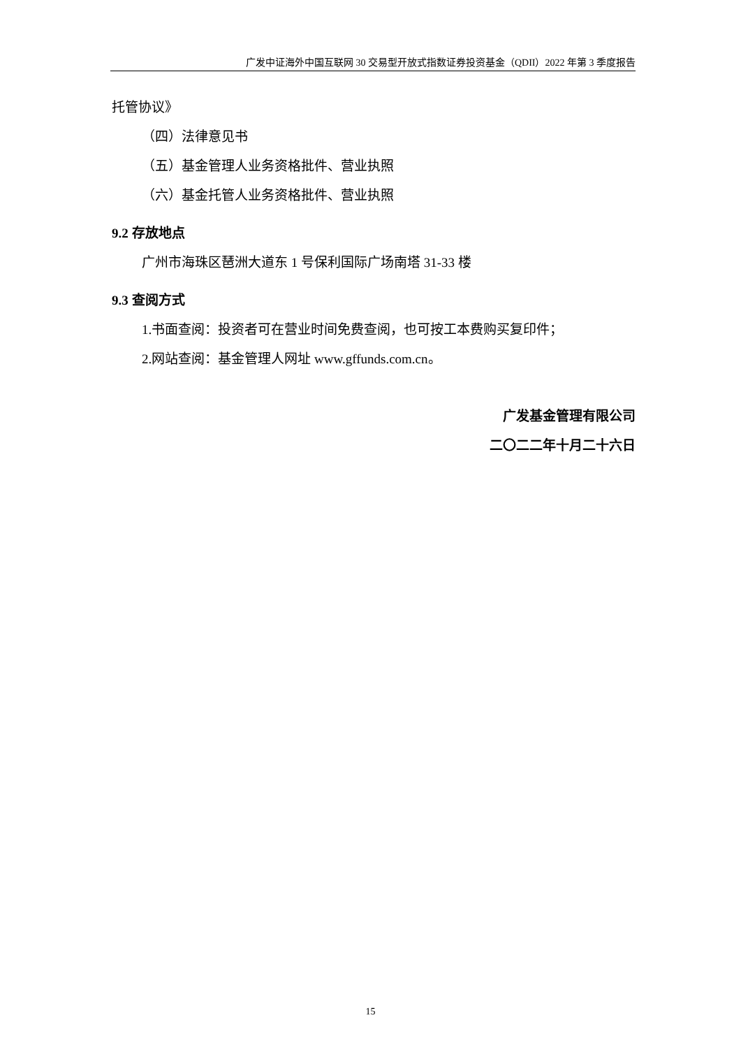广发中证海外中国互联网 30 交易型开放式指数证券投资基金（QDII）2022 年第 3 季度报告
托管协议》
（四）法律意见书
（五）基金管理人业务资格批件、营业执照
（六）基金托管人业务资格批件、营业执照
9.2 存放地点
广州市海珠区琶洲大道东 1 号保利国际广场南塔 31-33 楼
9.3 查阅方式
1.书面查阅：投资者可在营业时间免费查阅，也可按工本费购买复印件；
2.网站查阅：基金管理人网址 www.gffunds.com.cn。
广发基金管理有限公司
二〇二二年十月二十六日
15